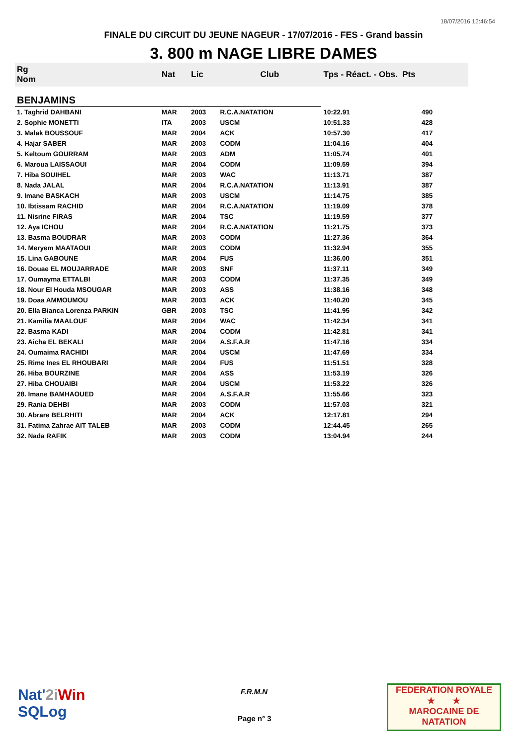18/07/2016 12:46:54
FINALE DU CIRCUIT DU JEUNE NAGEUR - 17/07/2016 - FES - Grand bassin
3. 800 m NAGE LIBRE DAMES
| Rg Nom | | Nat | Lic | Club | Tps - Réact. - Obs. Pts | |
| --- | --- | --- | --- | --- | --- | --- |
| BENJAMINS | | | | | | |
| 1. Taghrid DAHBANI | | MAR | 2003 | R.C.A.NATATION | 10:22.91 | 490 |
| 2. Sophie MONETTI | | ITA | 2003 | USCM | 10:51.33 | 428 |
| 3. Malak BOUSSOUF | | MAR | 2004 | ACK | 10:57.30 | 417 |
| 4. Hajar SABER | | MAR | 2003 | CODM | 11:04.16 | 404 |
| 5. Keltoum GOURRAM | | MAR | 2003 | ADM | 11:05.74 | 401 |
| 6. Maroua LAISSAOUI | | MAR | 2004 | CODM | 11:09.59 | 394 |
| 7. Hiba SOUIHEL | | MAR | 2003 | WAC | 11:13.71 | 387 |
| 8. Nada JALAL | | MAR | 2004 | R.C.A.NATATION | 11:13.91 | 387 |
| 9. Imane BASKACH | | MAR | 2003 | USCM | 11:14.75 | 385 |
| 10. Ibtissam RACHID | | MAR | 2004 | R.C.A.NATATION | 11:19.09 | 378 |
| 11. Nisrine FIRAS | | MAR | 2004 | TSC | 11:19.59 | 377 |
| 12. Aya ICHOU | | MAR | 2004 | R.C.A.NATATION | 11:21.75 | 373 |
| 13. Basma BOUDRAR | | MAR | 2003 | CODM | 11:27.36 | 364 |
| 14. Meryem MAATAOUI | | MAR | 2003 | CODM | 11:32.94 | 355 |
| 15. Lina GABOUNE | | MAR | 2004 | FUS | 11:36.00 | 351 |
| 16. Douae EL MOUJARRADE | | MAR | 2003 | SNF | 11:37.11 | 349 |
| 17. Oumayma ETTALBI | | MAR | 2003 | CODM | 11:37.35 | 349 |
| 18. Nour El Houda MSOUGAR | | MAR | 2003 | ASS | 11:38.16 | 348 |
| 19. Doaa AMMOUMOU | | MAR | 2003 | ACK | 11:40.20 | 345 |
| 20. Ella Bianca Lorenza PARKIN | | GBR | 2003 | TSC | 11:41.95 | 342 |
| 21. Kamilia MAALOUF | | MAR | 2004 | WAC | 11:42.34 | 341 |
| 22. Basma KADI | | MAR | 2004 | CODM | 11:42.81 | 341 |
| 23. Aicha EL BEKALI | | MAR | 2004 | A.S.F.A.R | 11:47.16 | 334 |
| 24. Oumaima RACHIDI | | MAR | 2004 | USCM | 11:47.69 | 334 |
| 25. Rime Ines EL RHOUBARI | | MAR | 2004 | FUS | 11:51.51 | 328 |
| 26. Hiba BOURZINE | | MAR | 2004 | ASS | 11:53.19 | 326 |
| 27. Hiba CHOUAIBI | | MAR | 2004 | USCM | 11:53.22 | 326 |
| 28. Imane BAMHAOUED | | MAR | 2004 | A.S.F.A.R | 11:55.66 | 323 |
| 29. Rania DEHBI | | MAR | 2003 | CODM | 11:57.03 | 321 |
| 30. Abrare BELRHITI | | MAR | 2004 | ACK | 12:17.81 | 294 |
| 31. Fatima Zahrae AIT TALEB | | MAR | 2003 | CODM | 12:44.45 | 265 |
| 32. Nada RAFIK | | MAR | 2003 | CODM | 13:04.94 | 244 |
Nat'2i Win
SQLog
F.R.M.N
Page n° 3
FEDERATION ROYALE
★ ★
MAROCAINE DE NATATION